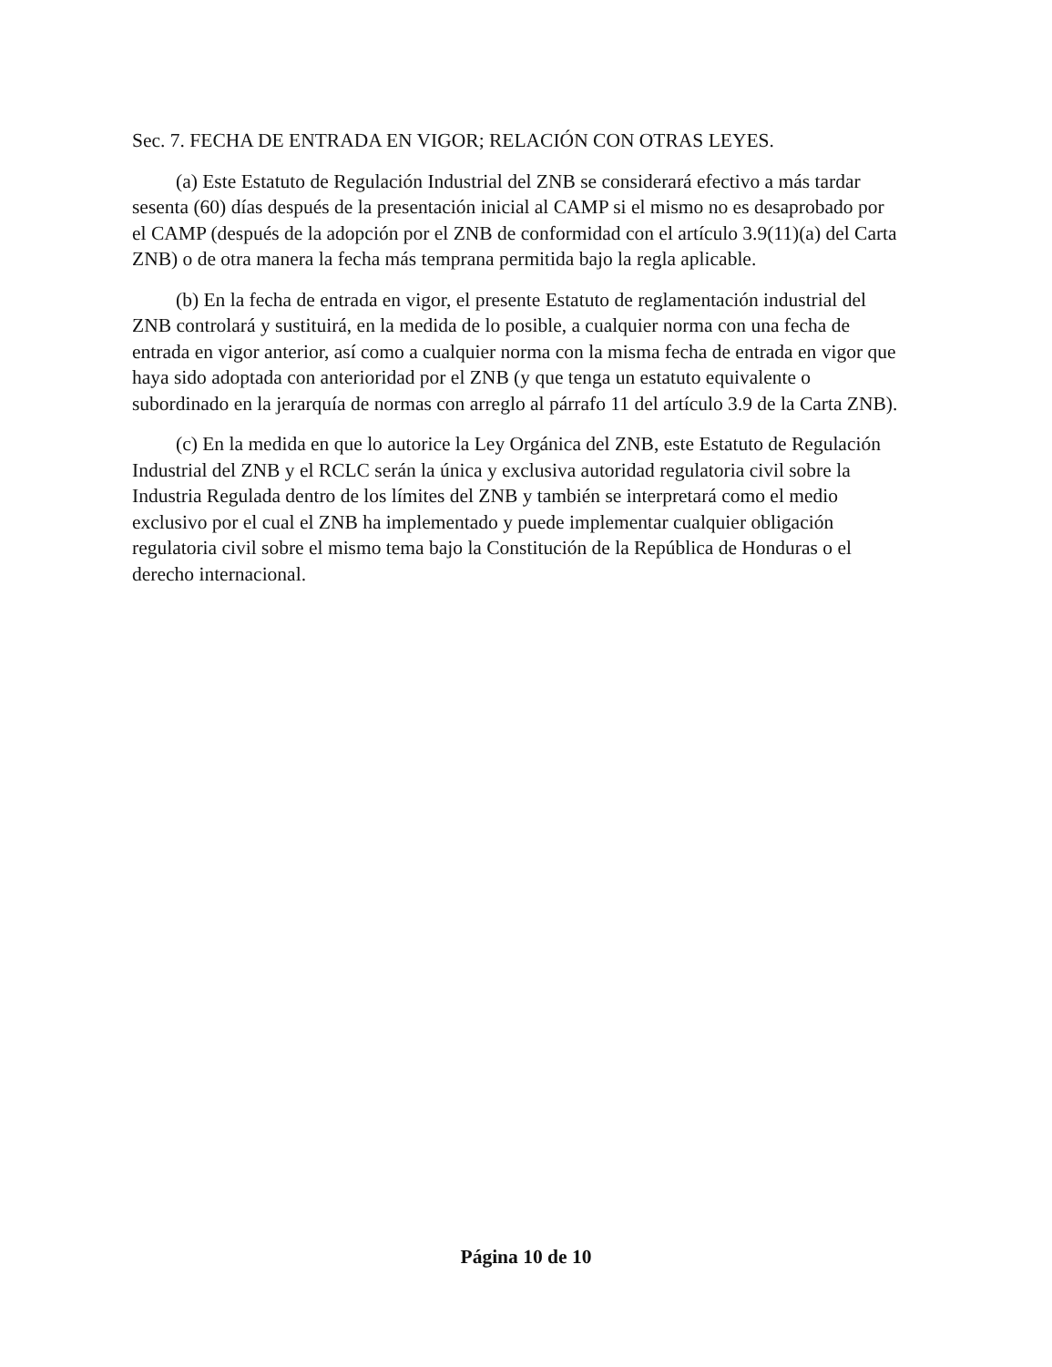Sec. 7. FECHA DE ENTRADA EN VIGOR; RELACIÓN CON OTRAS LEYES.
(a) Este Estatuto de Regulación Industrial del ZNB se considerará efectivo a más tardar sesenta (60) días después de la presentación inicial al CAMP si el mismo no es desaprobado por el CAMP (después de la adopción por el ZNB de conformidad con el artículo 3.9(11)(a) del Carta ZNB) o de otra manera la fecha más temprana permitida bajo la regla aplicable.
(b) En la fecha de entrada en vigor, el presente Estatuto de reglamentación industrial del ZNB controlará y sustituirá, en la medida de lo posible, a cualquier norma con una fecha de entrada en vigor anterior, así como a cualquier norma con la misma fecha de entrada en vigor que haya sido adoptada con anterioridad por el ZNB (y que tenga un estatuto equivalente o subordinado en la jerarquía de normas con arreglo al párrafo 11 del artículo 3.9 de la Carta ZNB).
(c) En la medida en que lo autorice la Ley Orgánica del ZNB, este Estatuto de Regulación Industrial del ZNB y el RCLC serán la única y exclusiva autoridad regulatoria civil sobre la Industria Regulada dentro de los límites del ZNB y también se interpretará como el medio exclusivo por el cual el ZNB ha implementado y puede implementar cualquier obligación regulatoria civil sobre el mismo tema bajo la Constitución de la República de Honduras o el derecho internacional.
Página 10 de 10